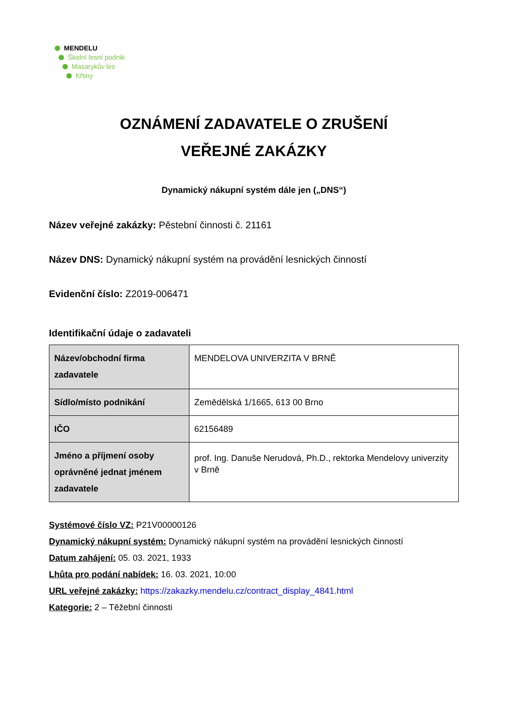MENDELU
Školní lesní podnik
Masarykův les
Křtiny
OZNÁMENÍ ZADAVATELE O ZRUŠENÍ
VEŘEJNÉ ZAKÁZKY
Dynamický nákupní systém dále jen („DNS“)
Název veřejné zakázky: Pěstební činnosti č. 21161
Název DNS: Dynamický nákupní systém na provádění lesnických činností
Evidenční číslo: Z2019-006471
Identifikační údaje o zadavateli
| Název/obchodní firma zadavatele | MENDELOVA UNIVERZITA V BRNĚ |
| Sídlo/místo podnikání | Zemědělská 1/1665, 613 00 Brno |
| IČO | 62156489 |
| Jméno a příjmení osoby oprávněné jednat jménem zadavatele | prof. Ing. Danuše Nerudová, Ph.D., rektorka Mendelovy univerzity v Brně |
Systémové číslo VZ: P21V00000126
Dynamický nákupní systém: Dynamický nákupní systém na provádění lesnických činností
Datum zahájení: 05. 03. 2021, 1933
Lhůta pro podání nabídek: 16. 03. 2021, 10:00
URL veřejné zakázky: https://zakazky.mendelu.cz/contract_display_4841.html
Kategorie: 2 – Těžební činnosti